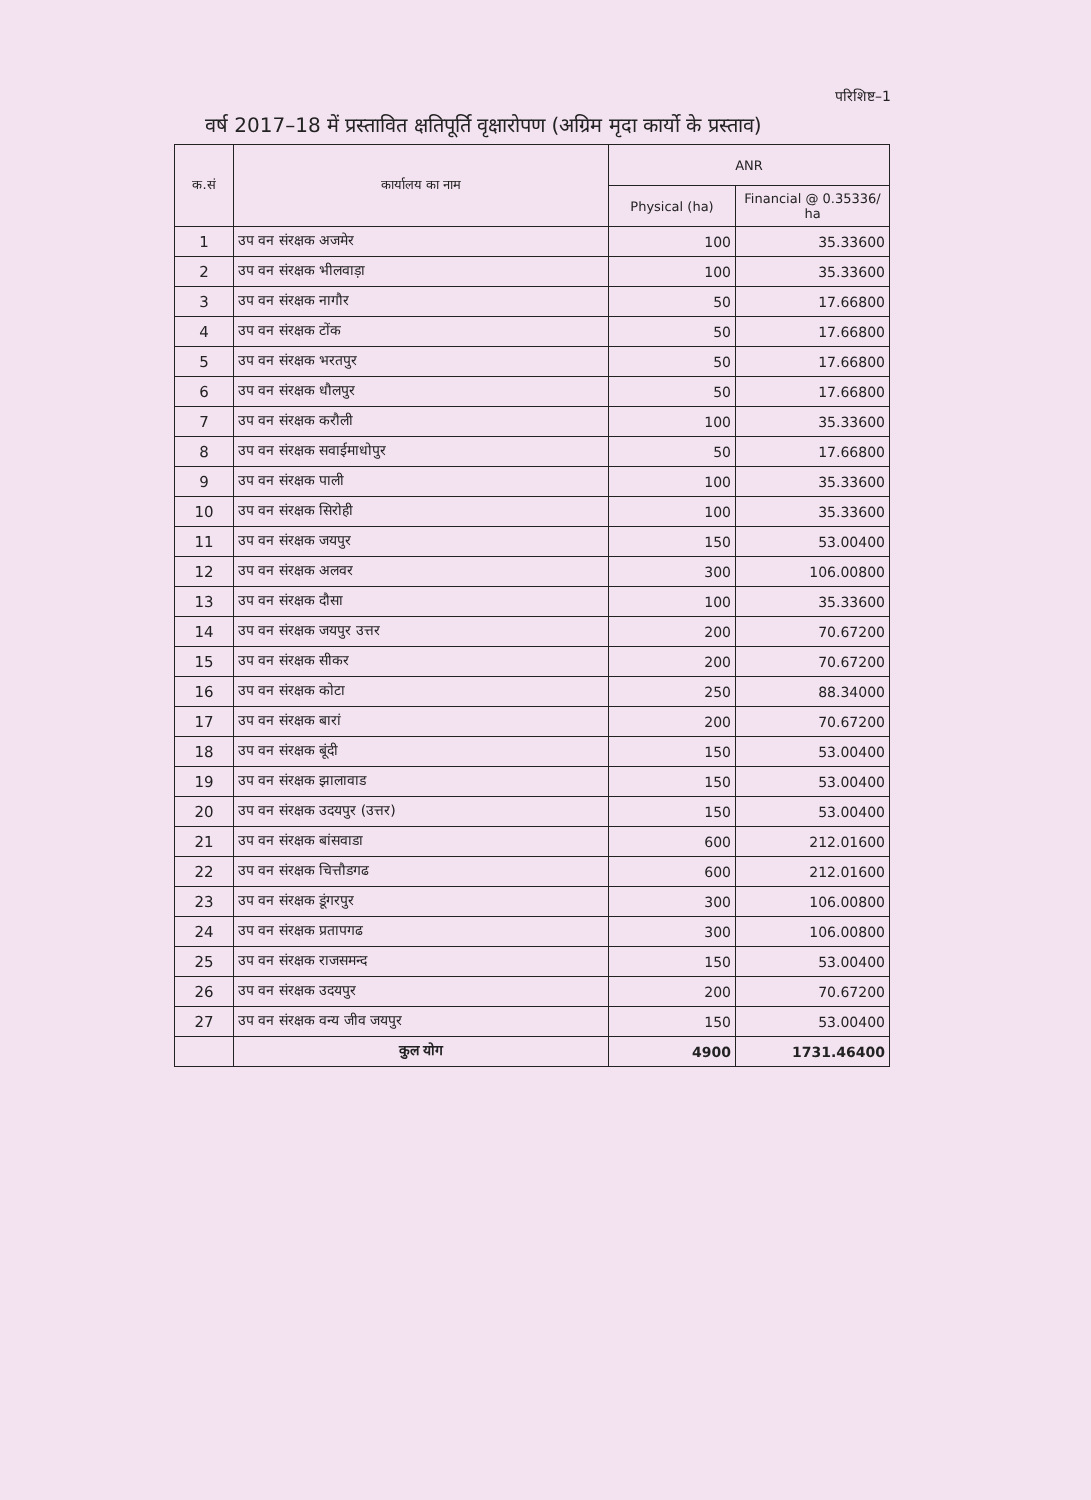परिशिष्ट–1
वर्ष 2017–18 में प्रस्तावित क्षतिपूर्ति वृक्षारोपण (अग्रिम मृदा कार्यो के प्रस्ताव)
| क.सं | कार्यालय का नाम | ANR | |
| --- | --- | --- | --- |
| | | Physical (ha) | Financial @ 0.35336/ ha |
| 1 | उप वन संरक्षक अजमेर | 100 | 35.33600 |
| 2 | उप वन संरक्षक भीलवाड़ा | 100 | 35.33600 |
| 3 | उप वन संरक्षक नागौर | 50 | 17.66800 |
| 4 | उप वन संरक्षक टोंक | 50 | 17.66800 |
| 5 | उप वन संरक्षक भरतपुर | 50 | 17.66800 |
| 6 | उप वन संरक्षक धौलपुर | 50 | 17.66800 |
| 7 | उप वन संरक्षक करौली | 100 | 35.33600 |
| 8 | उप वन संरक्षक सवाईमाधोपुर | 50 | 17.66800 |
| 9 | उप वन संरक्षक पाली | 100 | 35.33600 |
| 10 | उप वन संरक्षक सिरोही | 100 | 35.33600 |
| 11 | उप वन संरक्षक जयपुर | 150 | 53.00400 |
| 12 | उप वन संरक्षक अलवर | 300 | 106.00800 |
| 13 | उप वन संरक्षक दौसा | 100 | 35.33600 |
| 14 | उप वन संरक्षक जयपुर उत्तर | 200 | 70.67200 |
| 15 | उप वन संरक्षक सीकर | 200 | 70.67200 |
| 16 | उप वन संरक्षक कोटा | 250 | 88.34000 |
| 17 | उप वन संरक्षक बारां | 200 | 70.67200 |
| 18 | उप वन संरक्षक बूंदी | 150 | 53.00400 |
| 19 | उप वन संरक्षक झालावाड | 150 | 53.00400 |
| 20 | उप वन संरक्षक उदयपुर (उत्तर) | 150 | 53.00400 |
| 21 | उप वन संरक्षक बांसवाडा | 600 | 212.01600 |
| 22 | उप वन संरक्षक चित्तौडगढ | 600 | 212.01600 |
| 23 | उप वन संरक्षक डूंगरपुर | 300 | 106.00800 |
| 24 | उप वन संरक्षक प्रतापगढ | 300 | 106.00800 |
| 25 | उप वन संरक्षक राजसमन्द | 150 | 53.00400 |
| 26 | उप वन संरक्षक उदयपुर | 200 | 70.67200 |
| 27 | उप वन संरक्षक वन्य जीव जयपुर | 150 | 53.00400 |
| | कुल योग | 4900 | 1731.46400 |